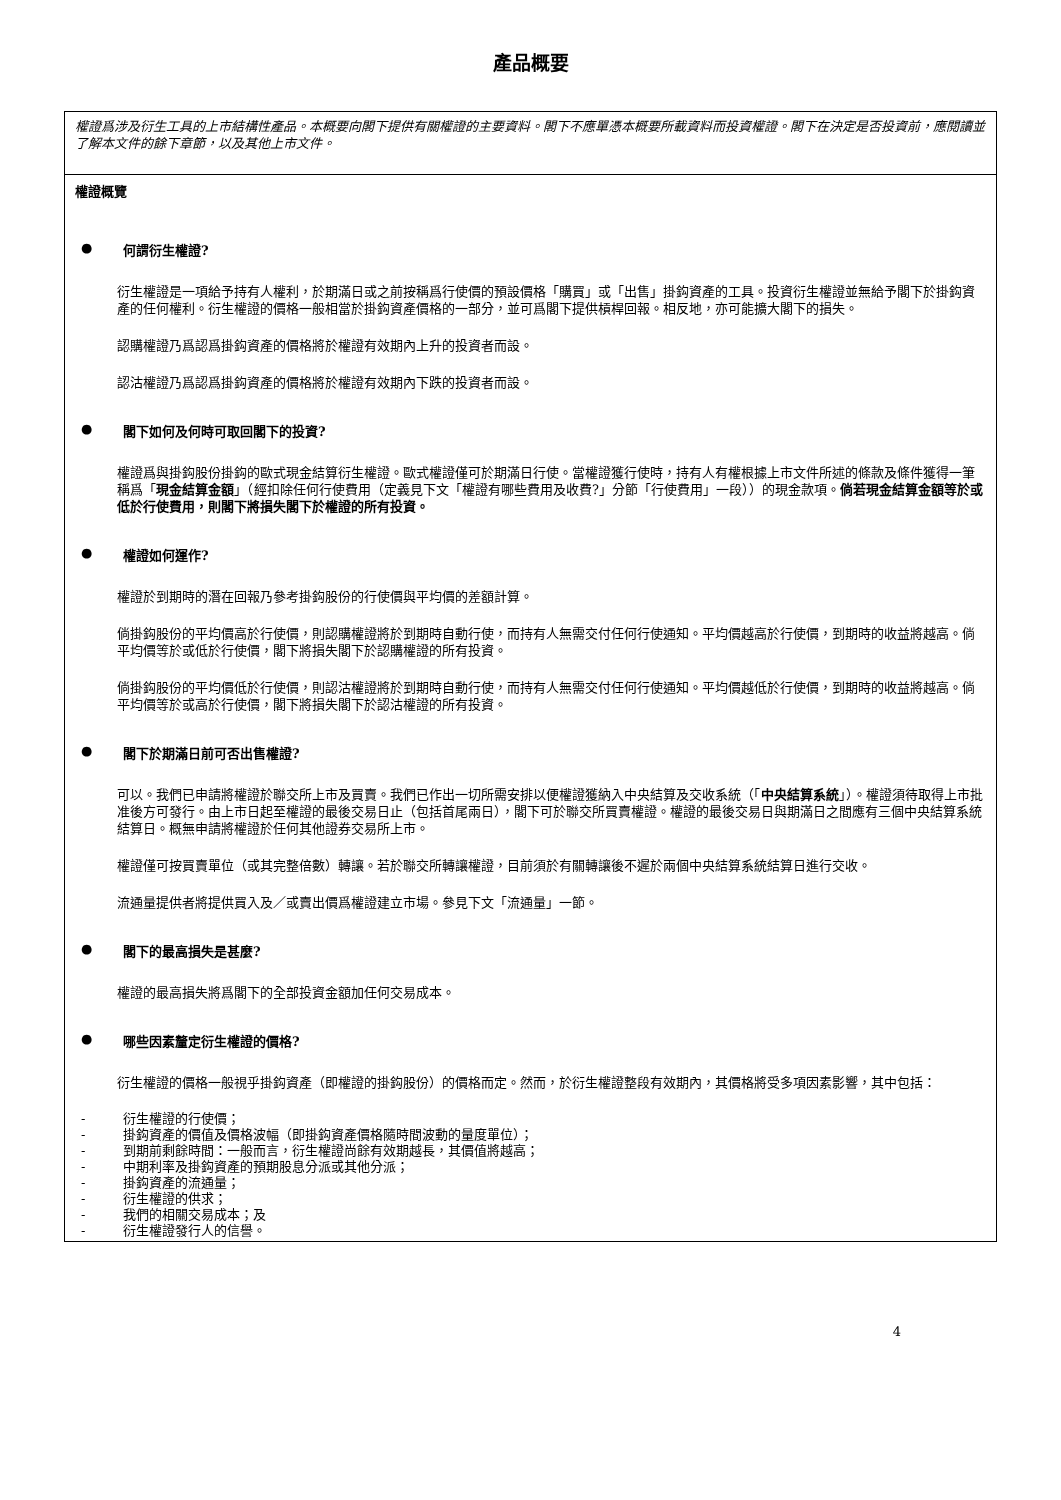產品概要
權證爲涉及衍生工具的上市結構性產品。本概要向閣下提供有關權證的主要資料。閣下不應單憑本概要所載資料而投資權證。閣下在決定是否投資前，應閱讀並了解本文件的餘下章節，以及其他上市文件。
權證概覽
● 何謂衍生權證?
衍生權證是一項給予持有人權利，於期滿日或之前按稱爲行使價的預設價格「購買」或「出售」掛鈎資產的工具。投資衍生權證並無給予閣下於掛鈎資產的任何權利。衍生權證的價格一般相當於掛鈎資產價格的一部分，並可爲閣下提供槓桿回報。相反地，亦可能擴大閣下的損失。
認購權證乃爲認爲掛鈎資產的價格將於權證有效期內上升的投資者而設。
認沽權證乃爲認爲掛鈎資產的價格將於權證有效期內下跌的投資者而設。
● 閣下如何及何時可取回閣下的投資?
權證爲與掛鈎股份掛鈎的歐式現金結算衍生權證。歐式權證僅可於期滿日行使。當權證獲行使時，持有人有權根據上市文件所述的條款及條件獲得一筆稱爲「現金結算金額」（經扣除任何行使費用（定義見下文「權證有哪些費用及收費?」分節「行使費用」一段））的現金款項。倘若現金結算金額等於或低於行使費用，則閣下將損失閣下於權證的所有投資。
● 權證如何運作?
權證於到期時的潛在回報乃參考掛鈎股份的行使價與平均價的差額計算。
倘掛鈎股份的平均價高於行使價，則認購權證將於到期時自動行使，而持有人無需交付任何行使通知。平均價越高於行使價，到期時的收益將越高。倘平均價等於或低於行使價，閣下將損失閣下於認購權證的所有投資。
倘掛鈎股份的平均價低於行使價，則認沽權證將於到期時自動行使，而持有人無需交付任何行使通知。平均價越低於行使價，到期時的收益將越高。倘平均價等於或高於行使價，閣下將損失閣下於認沽權證的所有投資。
● 閣下於期滿日前可否出售權證?
可以。我們已申請將權證於聯交所上市及買賣。我們已作出一切所需安排以便權證獲納入中央結算及交收系統（「中央結算系統」）。權證須待取得上市批准後方可發行。由上市日起至權證的最後交易日止（包括首尾兩日），閣下可於聯交所買賣權證。權證的最後交易日與期滿日之間應有三個中央結算系統結算日。概無申請將權證於任何其他證券交易所上市。
權證僅可按買賣單位（或其完整倍數）轉讓。若於聯交所轉讓權證，目前須於有關轉讓後不遲於兩個中央結算系統結算日進行交收。
流通量提供者將提供買入及／或賣出價爲權證建立市場。參見下文「流通量」一節。
● 閣下的最高損失是甚麼?
權證的最高損失將爲閣下的全部投資金額加任何交易成本。
● 哪些因素釐定衍生權證的價格?
衍生權證的價格一般視乎掛鈎資產（即權證的掛鈎股份）的價格而定。然而，於衍生權證整段有效期內，其價格將受多項因素影響，其中包括：
- 衍生權證的行使價；
- 掛鈎資產的價值及價格波幅（即掛鈎資產價格隨時間波動的量度單位）；
- 到期前剩餘時間：一般而言，衍生權證尚餘有效期越長，其價值將越高；
- 中期利率及掛鈎資產的預期股息分派或其他分派；
- 掛鈎資產的流通量；
- 衍生權證的供求；
- 我們的相關交易成本；及
- 衍生權證發行人的信譽。
4